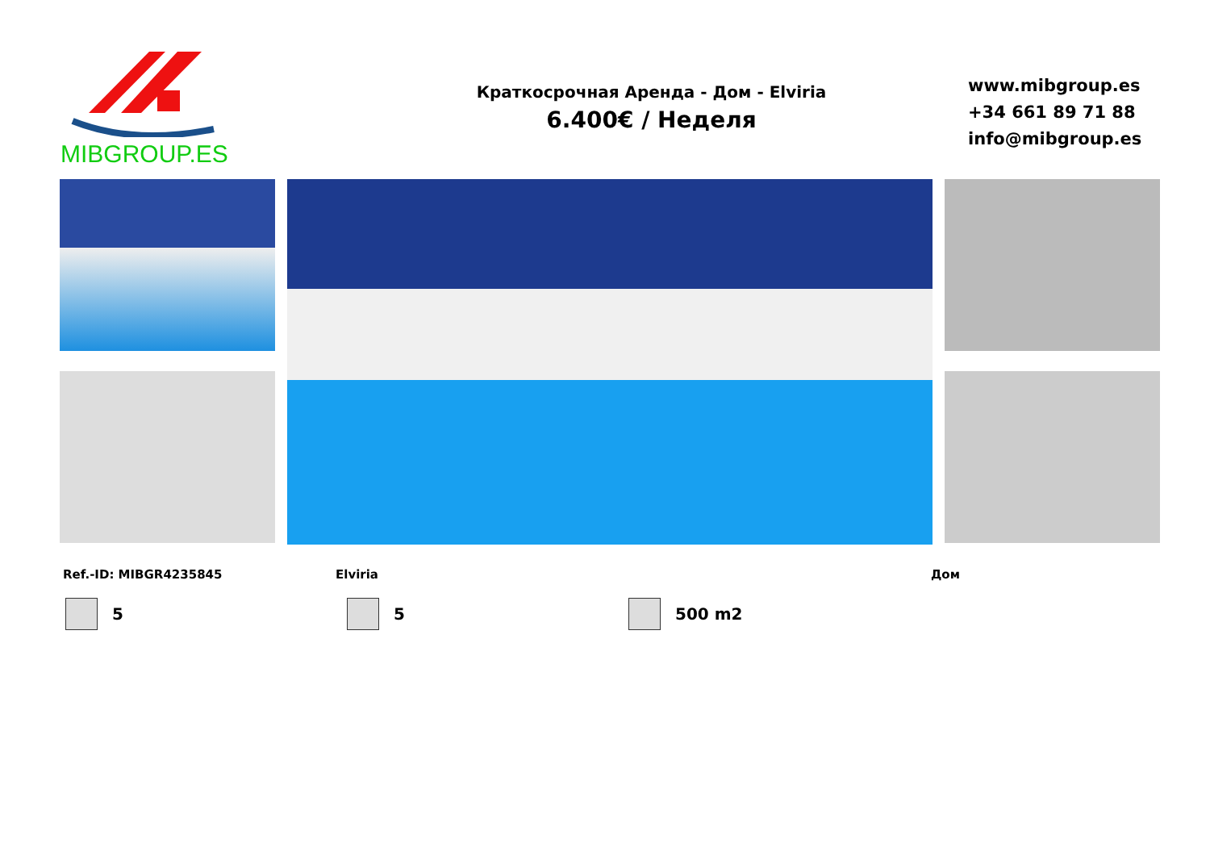MIBGROUP.ES
Краткосрочная Аренда - Дом - Elviria
6.400€ / Неделя
www.mibgroup.es
+34 661 89 71 88
info@mibgroup.es
Ref.-ID: MIBGR4235845 Elviria Дом
5 5 500 m2